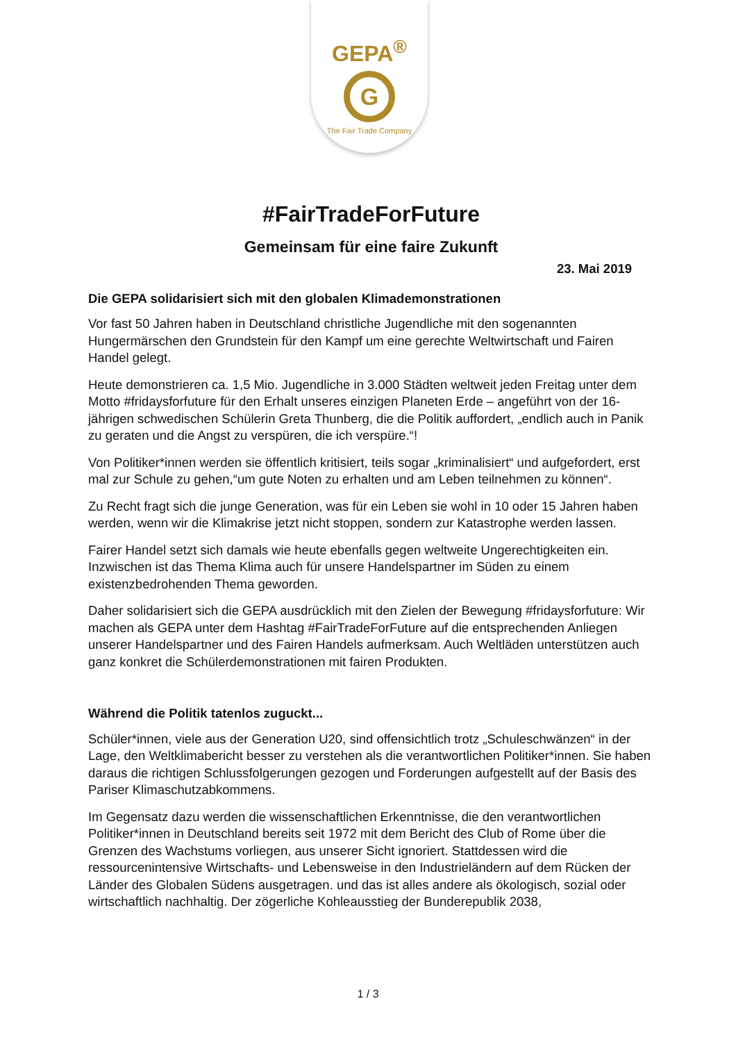GEPA<sup>®</sup>
G
The Fair Trade Company
#FairTradeForFuture
Gemeinsam für eine faire Zukunft
23. Mai 2019
Die GEPA solidarisiert sich mit den globalen Klimademonstrationen
Vor fast 50 Jahren haben in Deutschland christliche Jugendliche mit den sogenannten Hungermärschen den Grundstein für den Kampf um eine gerechte Weltwirtschaft und Fairen Handel gelegt.
Heute demonstrieren ca. 1,5 Mio. Jugendliche in 3.000 Städten weltweit jeden Freitag unter dem Motto #fridaysforfuture für den Erhalt unseres einzigen Planeten Erde – angeführt von der 16-jährigen schwedischen Schülerin Greta Thunberg, die die Politik auffordert, „endlich auch in Panik zu geraten und die Angst zu verspüren, die ich verspüre.“!
Von Politiker*innen werden sie öffentlich kritisiert, teils sogar „kriminalisiert“ und aufgefordert, erst mal zur Schule zu gehen,“um gute Noten zu erhalten und am Leben teilnehmen zu können“.
Zu Recht fragt sich die junge Generation, was für ein Leben sie wohl in 10 oder 15 Jahren haben werden, wenn wir die Klimakrise jetzt nicht stoppen, sondern zur Katastrophe werden lassen.
Fairer Handel setzt sich damals wie heute ebenfalls gegen weltweite Ungerechtigkeiten ein. Inzwischen ist das Thema Klima auch für unsere Handelspartner im Süden zu einem existenzbedrohenden Thema geworden.
Daher solidarisiert sich die GEPA ausdrücklich mit den Zielen der Bewegung #fridaysforfuture: Wir machen als GEPA unter dem Hashtag #FairTradeForFuture auf die entsprechenden Anliegen unserer Handelspartner und des Fairen Handels aufmerksam. Auch Weltläden unterstützen auch ganz konkret die Schülerdemonstrationen mit fairen Produkten.
Während die Politik tatenlos zuguckt...
Schüler*innen, viele aus der Generation U20, sind offensichtlich trotz „Schuleschwänzen“ in der Lage, den Weltklimabericht besser zu verstehen als die verantwortlichen Politiker*innen. Sie haben daraus die richtigen Schlussfolgerungen gezogen und Forderungen aufgestellt auf der Basis des Pariser Klimaschutzabkommens.
Im Gegensatz dazu werden die wissenschaftlichen Erkenntnisse, die den verantwortlichen Politiker*innen in Deutschland bereits seit 1972 mit dem Bericht des Club of Rome über die Grenzen des Wachstums vorliegen, aus unserer Sicht ignoriert. Stattdessen wird die ressourcenintensive Wirtschafts- und Lebensweise in den Industrieländern auf dem Rücken der Länder des Globalen Südens ausgetragen. und das ist alles andere als ökologisch, sozial oder wirtschaftlich nachhaltig. Der zögerliche Kohleausstieg der Bunderepublik 2038,
1 / 3